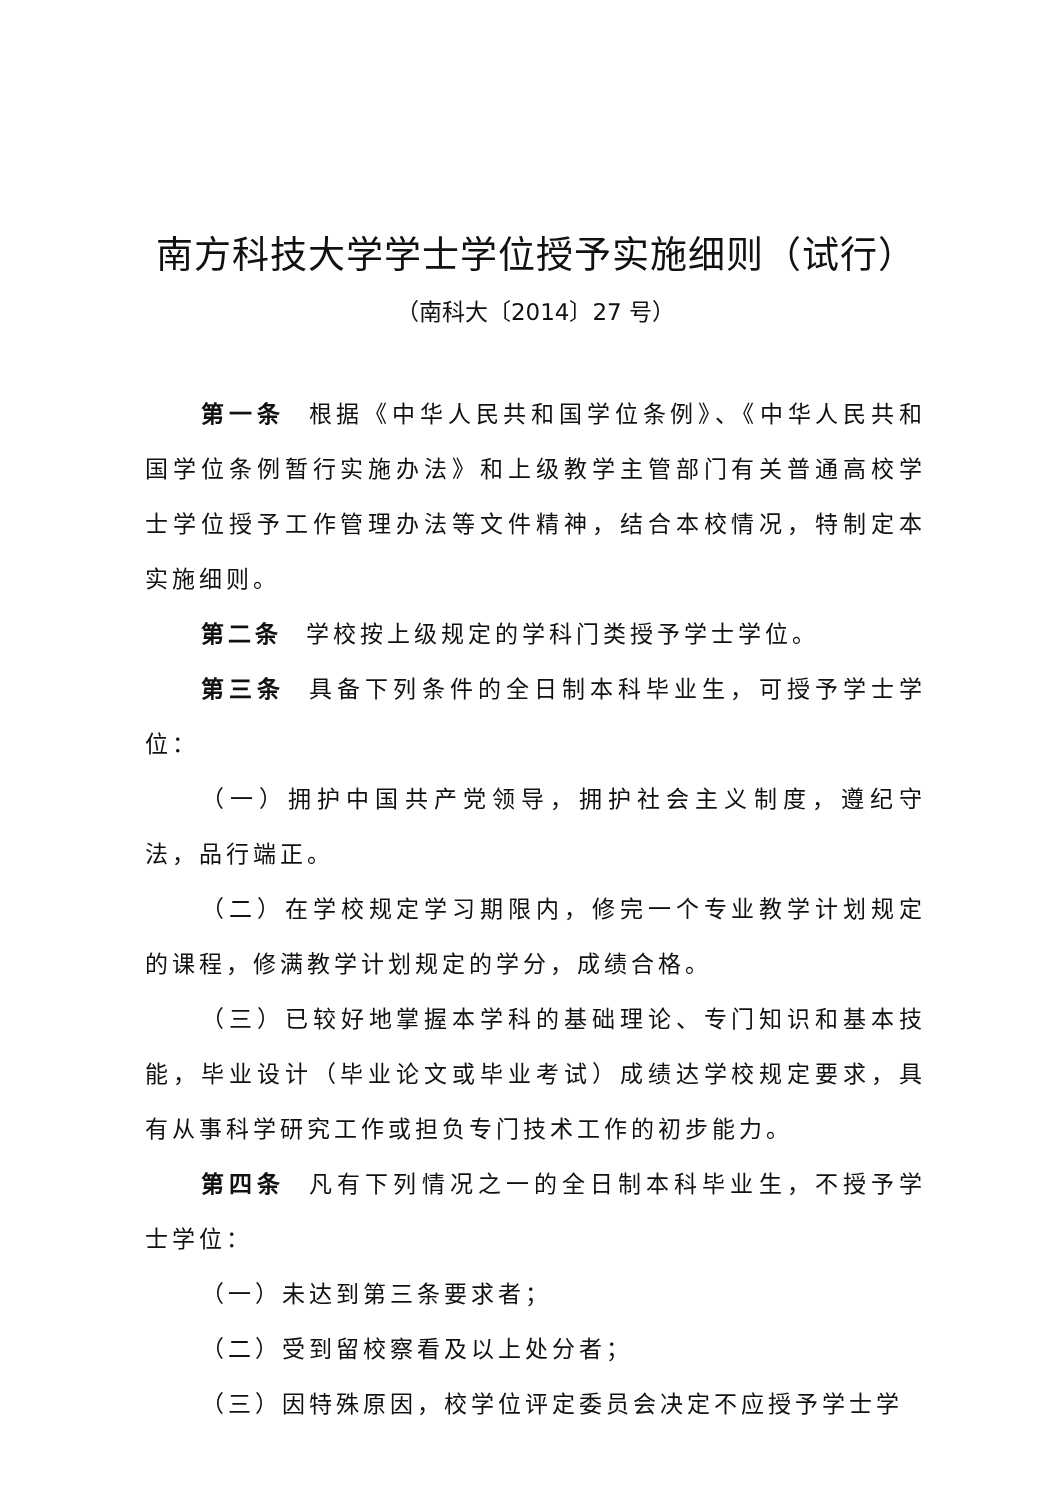南方科技大学学士学位授予实施细则（试行）
（南科大〔2014〕27 号）
第一条 根据《中华人民共和国学位条例》、《中华人民共和国学位条例暂行实施办法》和上级教学主管部门有关普通高校学士学位授予工作管理办法等文件精神，结合本校情况，特制定本实施细则。
第二条 学校按上级规定的学科门类授予学士学位。
第三条 具备下列条件的全日制本科毕业生，可授予学士学位：
（一）拥护中国共产党领导，拥护社会主义制度，遵纪守法，品行端正。
（二）在学校规定学习期限内，修完一个专业教学计划规定的课程，修满教学计划规定的学分，成绩合格。
（三）已较好地掌握本学科的基础理论、专门知识和基本技能，毕业设计（毕业论文或毕业考试）成绩达学校规定要求，具有从事科学研究工作或担负专门技术工作的初步能力。
第四条 凡有下列情况之一的全日制本科毕业生，不授予学士学位：
（一）未达到第三条要求者；
（二）受到留校察看及以上处分者；
（三）因特殊原因，校学位评定委员会决定不应授予学士学